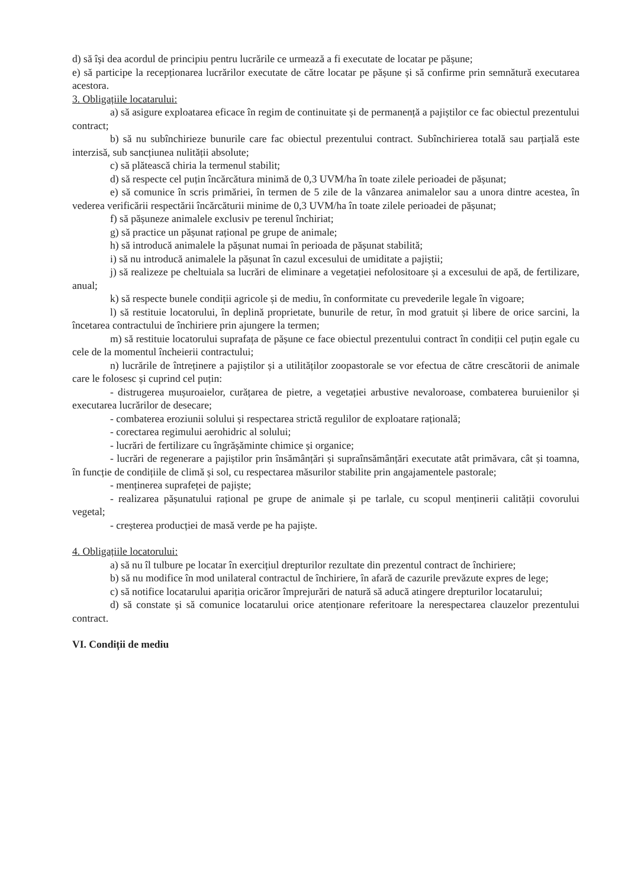d) să își dea acordul de principiu pentru lucrările ce urmează a fi executate de locatar pe pășune;
e) să participe la recepționarea lucrărilor executate de către locatar pe pășune și să confirme prin semnătură executarea acestora.
3. Obligațiile locatarului:
a) să asigure exploatarea eficace în regim de continuitate și de permanență a pajiștilor ce fac obiectul prezentului contract;
b) să nu subînchirieze bunurile care fac obiectul prezentului contract. Subînchirierea totală sau parțială este interzisă, sub sancțiunea nulității absolute;
c) să plătească chiria la termenul stabilit;
d) să respecte cel puțin încărcătura minimă de 0,3 UVM/ha în toate zilele perioadei de pășunat;
e) să comunice în scris primăriei, în termen de 5 zile de la vânzarea animalelor sau a unora dintre acestea, în vederea verificării respectării încărcăturii minime de 0,3 UVM/ha în toate zilele perioadei de pășunat;
f) să pășuneze animalele exclusiv pe terenul închiriat;
g) să practice un pășunat rațional pe grupe de animale;
h) să introducă animalele la pășunat numai în perioada de pășunat stabilită;
i) să nu introducă animalele la pășunat în cazul excesului de umiditate a pajiștii;
j) să realizeze pe cheltuiala sa lucrări de eliminare a vegetației nefolositoare și a excesului de apă, de fertilizare, anual;
k) să respecte bunele condiții agricole și de mediu, în conformitate cu prevederile legale în vigoare;
l) să restituie locatorului, în deplină proprietate, bunurile de retur, în mod gratuit și libere de orice sarcini, la încetarea contractului de închiriere prin ajungere la termen;
m) să restituie locatorului suprafața de pășune ce face obiectul prezentului contract în condiții cel puțin egale cu cele de la momentul încheierii contractului;
n) lucrările de întreținere a pajiștilor și a utilităților zoopastorale se vor efectua de către crescătorii de animale care le folosesc și cuprind cel puțin:
- distrugerea mușuroaielor, curățarea de pietre, a vegetației arbustive nevaloroase, combaterea buruienilor și executarea lucrărilor de desecare;
- combaterea eroziunii solului și respectarea strictă regulilor de exploatare rațională;
- corectarea regimului aerohidric al solului;
- lucrări de fertilizare cu îngrășăminte chimice și organice;
- lucrări de regenerare a pajiștilor prin însămânțări și supraînsămânțări executate atât primăvara, cât și toamna, în funcție de condițiile de climă și sol, cu respectarea măsurilor stabilite prin angajamentele pastorale;
- menținerea suprafeței de pajiște;
- realizarea pășunatului rațional pe grupe de animale și pe tarlale, cu scopul menținerii calității covorului vegetal;
- creșterea producției de masă verde pe ha pajiște.
4. Obligațiile locatorului:
a) să nu îl tulbure pe locatar în exercițiul drepturilor rezultate din prezentul contract de închiriere;
b) să nu modifice în mod unilateral contractul de închiriere, în afară de cazurile prevăzute expres de lege;
c) să notifice locatarului apariția oricăror împrejurări de natură să aducă atingere drepturilor locatarului;
d) să constate și să comunice locatarului orice atenționare referitoare la nerespectarea clauzelor prezentului contract.
VI. Condiții de mediu